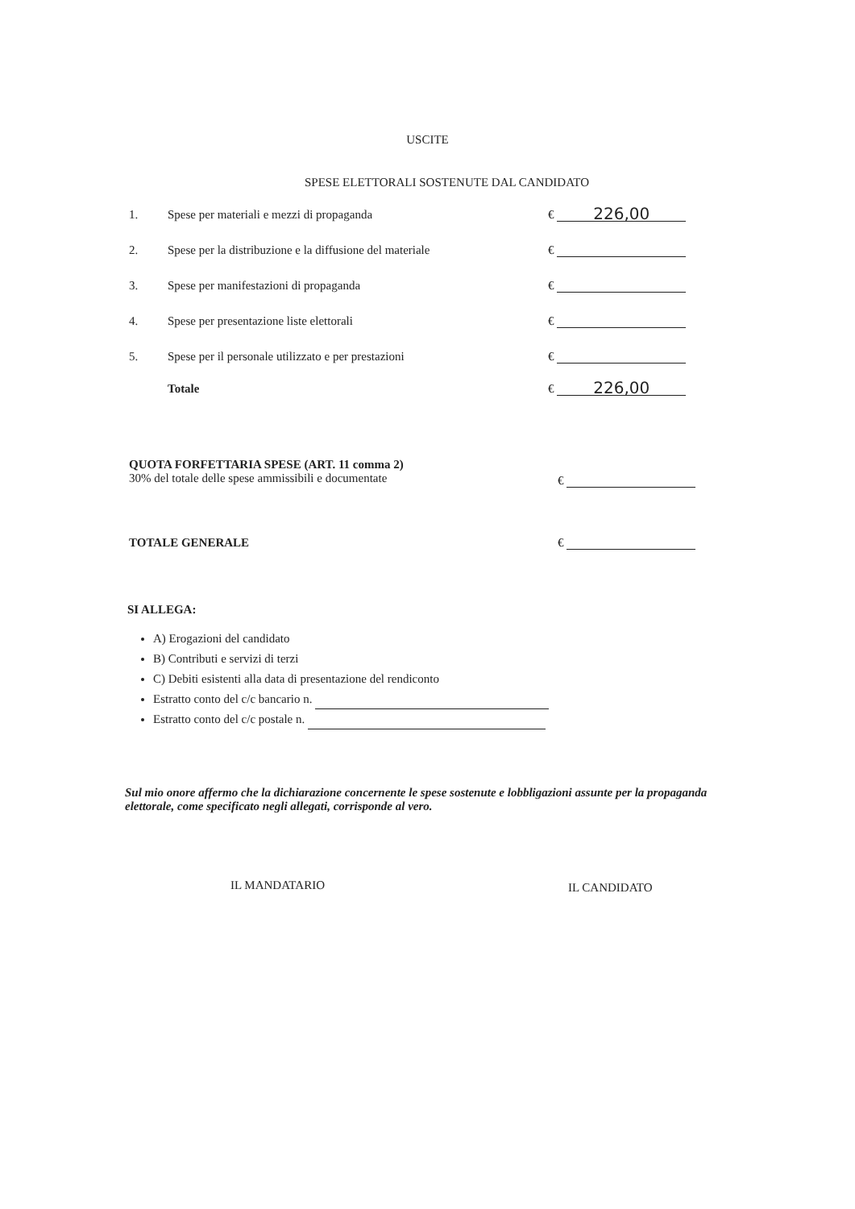USCITE
SPESE ELETTORALI SOSTENUTE DAL CANDIDATO
1. Spese per materiali e mezzi di propaganda € 226,00
2. Spese per la distribuzione e la diffusione del materiale €
3. Spese per manifestazioni di propaganda €
4. Spese per presentazione liste elettorali €
5. Spese per il personale utilizzato e per prestazioni €
Totale € 226,00
QUOTA FORFETTARIA SPESE (ART. 11 comma 2)
30% del totale delle spese ammissibili e documentate €
TOTALE GENERALE €
SI ALLEGA:
A) Erogazioni del candidato
B) Contributi e servizi di terzi
C) Debiti esistenti alla data di presentazione del rendiconto
Estratto conto del c/c bancario n.
Estratto conto del c/c postale n.
Sul mio onore affermo che la dichiarazione concernente le spese sostenute e lobbligazioni assunte per la propaganda elettorale, come specificato negli allegati, corrisponde al vero.
IL MANDATARIO IL CANDIDATO